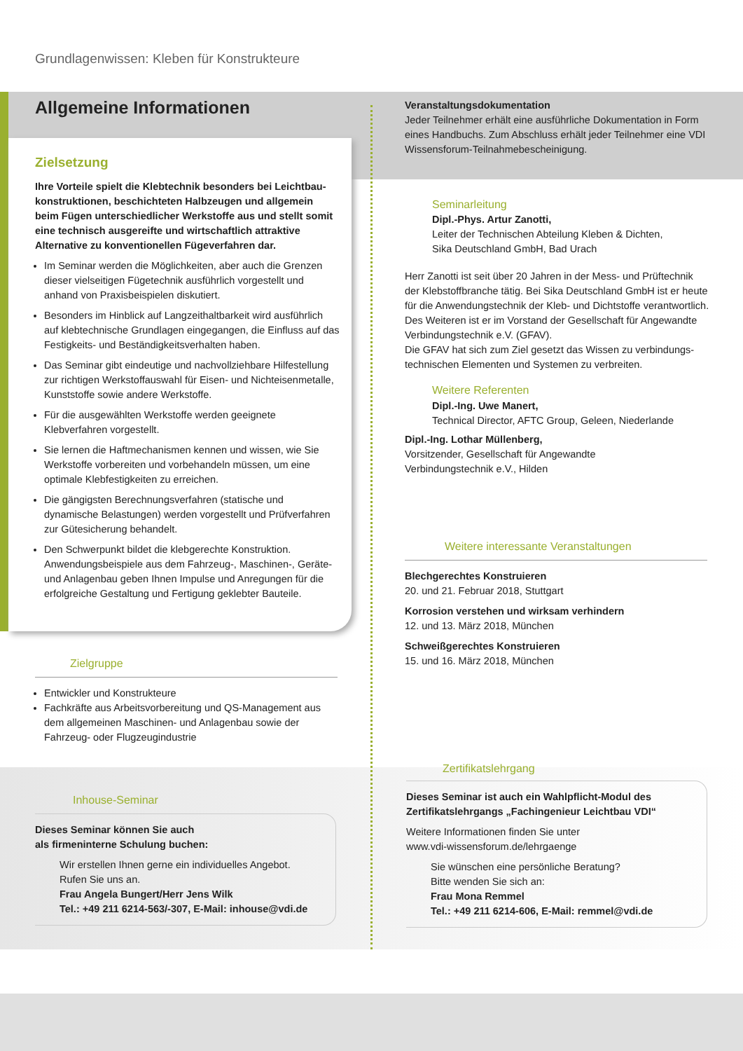Grundlagenwissen: Kleben für Konstrukteure
Allgemeine Informationen
Zielsetzung
Ihre Vorteile spielt die Klebtechnik besonders bei Leichtbau­konstruktionen, beschichteten Halbzeugen und allgemein beim Fügen unterschiedlicher Werkstoffe aus und stellt somit eine technisch ausgereifte und wirtschaftlich attraktive Alternative zu konventionellen Fügeverfahren dar.
Im Seminar werden die Möglichkeiten, aber auch die Grenzen dieser vielseitigen Fügetechnik ausführlich vorgestellt und anhand von Praxisbeispielen diskutiert.
Besonders im Hinblick auf Langzeithaltbarkeit wird ausführlich auf klebtechnische Grundlagen eingegangen, die Einfluss auf das Festigkeits- und Beständigkeitsverhalten haben.
Das Seminar gibt eindeutige und nachvollziehbare Hilfestellung zur richtigen Werkstoffauswahl für Eisen- und Nichteisen­metalle, Kunststoffe sowie andere Werkstoffe.
Für die ausgewählten Werkstoffe werden geeignete Klebverfahren vorgestellt.
Sie lernen die Haftmechanismen kennen und wissen, wie Sie Werkstoffe vorbereiten und vorbehandeln müssen, um eine optimale Klebfestigkeiten zu erreichen.
Die gängigsten Berechnungsverfahren (statische und dynamische Belastungen) werden vorgestellt und Prüfverfahren zur Gütesicherung behandelt.
Den Schwerpunkt bildet die klebgerechte Konstruktion. Anwendungsbeispiele aus dem Fahrzeug-, Maschinen-, Geräte- und Anlagenbau geben Ihnen Impulse und Anregungen für die erfolgreiche Gestaltung und Fertigung geklebter Bauteile.
Zielgruppe
Entwickler und Konstrukteure
Fachkräfte aus Arbeitsvorbereitung und QS-Management aus dem allgemeinen Maschinen- und Anlagenbau sowie der Fahrzeug- oder Flugzeugindustrie
Inhouse-Seminar
Dieses Seminar können Sie auch
als firmeninterne Schulung buchen:
Wir erstellen Ihnen gerne ein individuelles Angebot.
Rufen Sie uns an.
Frau Angela Bungert/Herr Jens Wilk
Tel.: +49 211 6214-563/-307, E-Mail: inhouse@vdi.de
Veranstaltungsdokumentation
Jeder Teilnehmer erhält eine ausführliche Dokumentation in Form eines Handbuchs. Zum Abschluss erhält jeder Teilnehmer eine VDI Wissensforum-Teilnahmebescheinigung.
Seminarleitung
Dipl.-Phys. Artur Zanotti,
Leiter der Technischen Abteilung Kleben & Dichten,
Sika Deutschland GmbH, Bad Urach
Herr Zanotti ist seit über 20 Jahren in der Mess- und Prüftechnik der Klebstoffbranche tätig. Bei Sika Deutschland GmbH ist er heute für die Anwendungstechnik der Kleb- und Dichtstoffe verant­wortlich. Des Weiteren ist er im Vorstand der Gesellschaft für Angewandte Verbindungstechnik e.V. (GFAV).
Die GFAV hat sich zum Ziel gesetzt das Wissen zu verbindungs­technischen Elementen und Systemen zu verbreiten.
Weitere Referenten
Dipl.-Ing. Uwe Manert,
Technical Director, AFTC Group, Geleen, Niederlande
Dipl.-Ing. Lothar Müllenberg,
Vorsitzender, Gesellschaft für Angewandte
Verbindungstechnik e.V., Hilden
Weitere interessante Veranstaltungen
Blechgerechtes Konstruieren
20. und 21. Februar 2018, Stuttgart
Korrosion verstehen und wirksam verhindern
12. und 13. März 2018, München
Schweißgerechtes Konstruieren
15. und 16. März 2018, München
Zertifikatslehrgang
Dieses Seminar ist auch ein Wahlpflicht-Modul des Zertifikats­lehrgangs „Fachingenieur Leichtbau VDI“
Weitere Informationen finden Sie unter
www.vdi-wissensforum.de/lehrgaenge
Sie wünschen eine persönliche Beratung?
Bitte wenden Sie sich an:
Frau Mona Remmel
Tel.: +49 211 6214-606, E-Mail: remmel@vdi.de